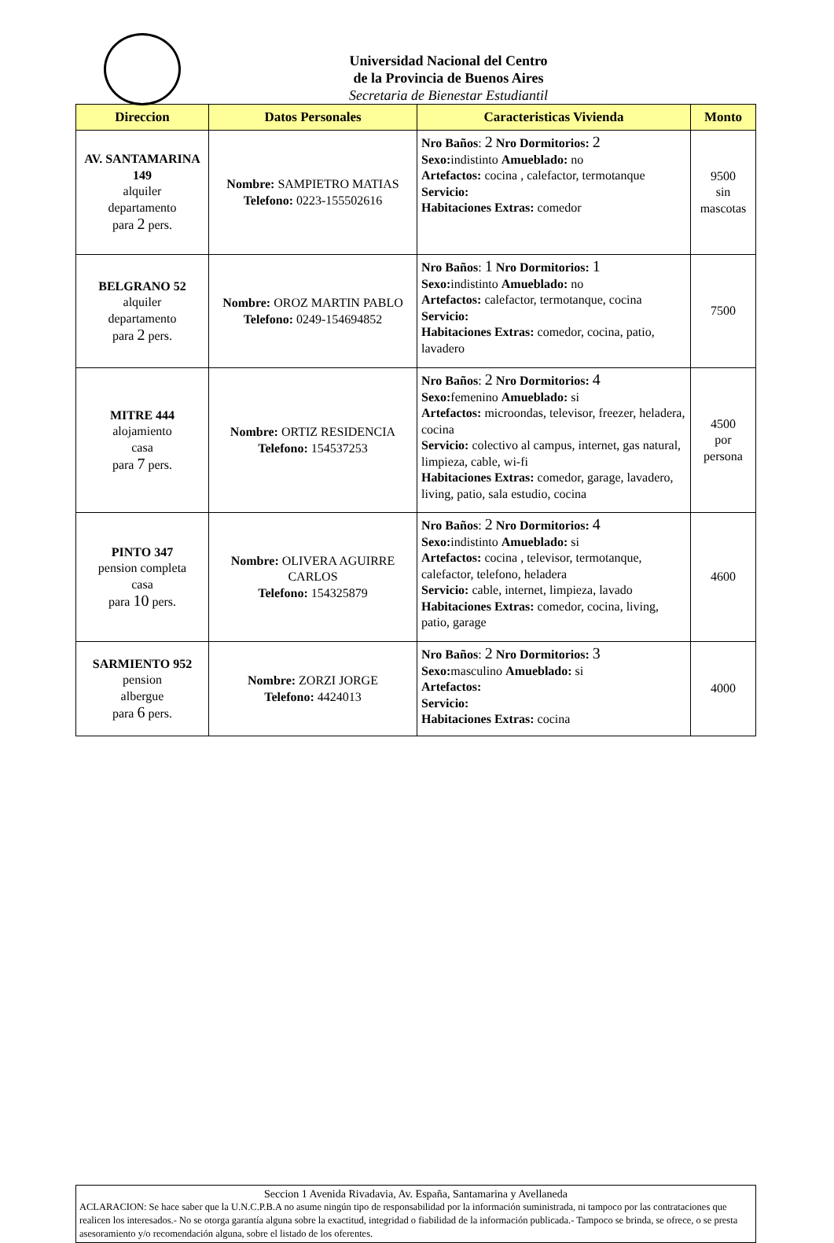Universidad Nacional del Centro
de la Provincia de Buenos Aires
Secretaria de Bienestar Estudiantil
| Direccion | Datos Personales | Caracteristicas Vivienda | Monto |
| --- | --- | --- | --- |
| AV. SANTAMARINA 149 alquiler departamento para 2 pers. | Nombre: SAMPIETRO MATIAS Telefono: 0223-155502616 | Nro Baños : 2 Nro Dormitorios: 2 Sexo: indistinto Amueblado: no Artefactos: cocina , calefactor, termotanque Servicio: Habitaciones Extras: comedor | 9500 sin mascotas |
| BELGRANO 52 alquiler departamento para 2 pers. | Nombre: OROZ MARTIN PABLO Telefono: 0249-154694852 | Nro Baños : 1 Nro Dormitorios: 1 Sexo: indistinto Amueblado: no Artefactos: calefactor, termotanque, cocina Servicio: Habitaciones Extras: comedor, cocina, patio, lavadero | 7500 |
| MITRE 444 alojamiento casa para 7 pers. | Nombre: ORTIZ RESIDENCIA Telefono: 154537253 | Nro Baños : 2 Nro Dormitorios: 4 Sexo: femenino Amueblado: si Artefactos: microondas, televisor, freezer, heladera, cocina Servicio: colectivo al campus, internet, gas natural, limpieza, cable, wi-fi Habitaciones Extras: comedor, garage, lavadero, living, patio, sala estudio, cocina | 4500 por persona |
| PINTO 347 pension completa casa para 10 pers. | Nombre: OLIVERA AGUIRRE CARLOS Telefono: 154325879 | Nro Baños : 2 Nro Dormitorios: 4 Sexo: indistinto Amueblado: si Artefactos: cocina , televisor, termotanque, calefactor, telefono, heladera Servicio: cable, internet, limpieza, lavado Habitaciones Extras: comedor, cocina, living, patio, garage | 4600 |
| SARMIENTO 952 pension albergue para 6 pers. | Nombre: ZORZI JORGE Telefono: 4424013 | Nro Baños : 2 Nro Dormitorios: 3 Sexo: masculino Amueblado: si Artefactos: Servicio: Habitaciones Extras: cocina | 4000 |
Seccion 1 Avenida Rivadavia, Av. España, Santamarina y Avellaneda
ACLARACION: Se hace saber que la U.N.C.P.B.A no asume ningún tipo de responsabilidad por la información suministrada, ni tampoco por las contrataciones que realicen los interesados.- No se otorga garantía alguna sobre la exactitud, integridad o fiabilidad de la información publicada.- Tampoco se brinda, se ofrece, o se presta asesoramiento y/o recomendación alguna, sobre el listado de los oferentes.